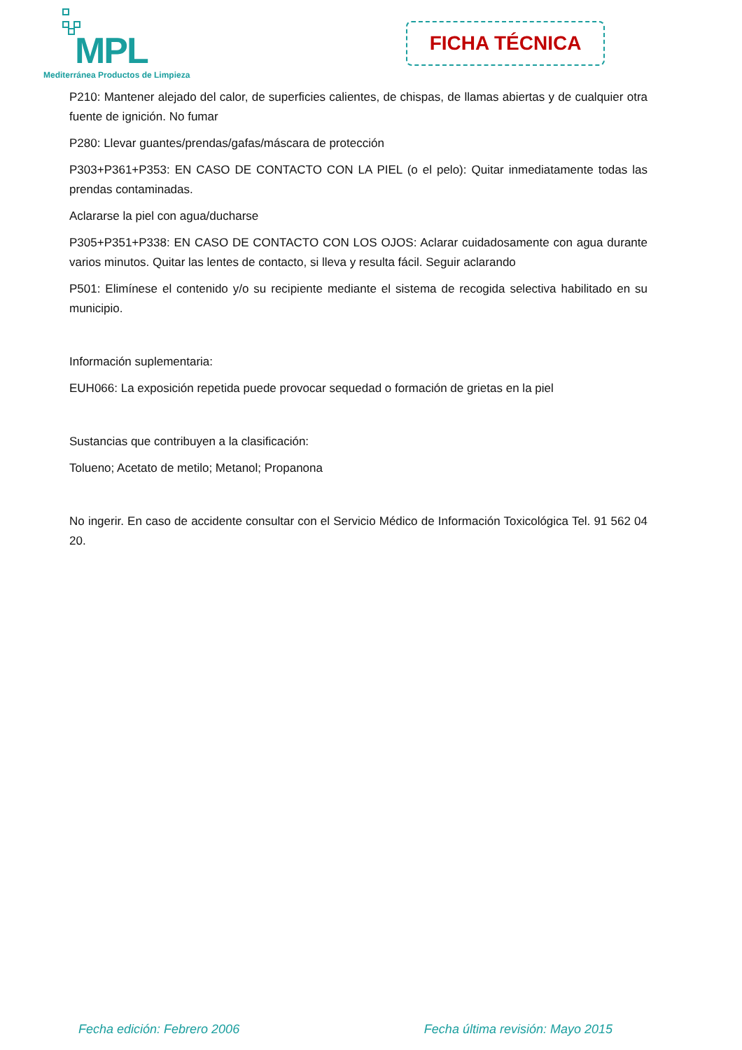MPL
Mediterránea Productos de Limpieza
FICHA TÉCNICA
P210: Mantener alejado del calor, de superficies calientes, de chispas, de llamas abiertas y de cualquier otra fuente de ignición. No fumar
P280: Llevar guantes/prendas/gafas/máscara de protección
P303+P361+P353: EN CASO DE CONTACTO CON LA PIEL (o el pelo): Quitar inmediatamente todas las prendas contaminadas.
Aclararse la piel con agua/ducharse
P305+P351+P338: EN CASO DE CONTACTO CON LOS OJOS: Aclarar cuidadosamente con agua durante varios minutos. Quitar las lentes de contacto, si lleva y resulta fácil. Seguir aclarando
P501: Elimínese el contenido y/o su recipiente mediante el sistema de recogida selectiva habilitado en su municipio.
Información suplementaria:
EUH066: La exposición repetida puede provocar sequedad o formación de grietas en la piel
Sustancias que contribuyen a la clasificación:
Tolueno; Acetato de metilo; Metanol; Propanona
No ingerir. En caso de accidente consultar con el Servicio Médico de Información Toxicológica Tel. 91 562 04 20.
Fecha edición: Febrero 2006 Fecha última revisión: Mayo 2015